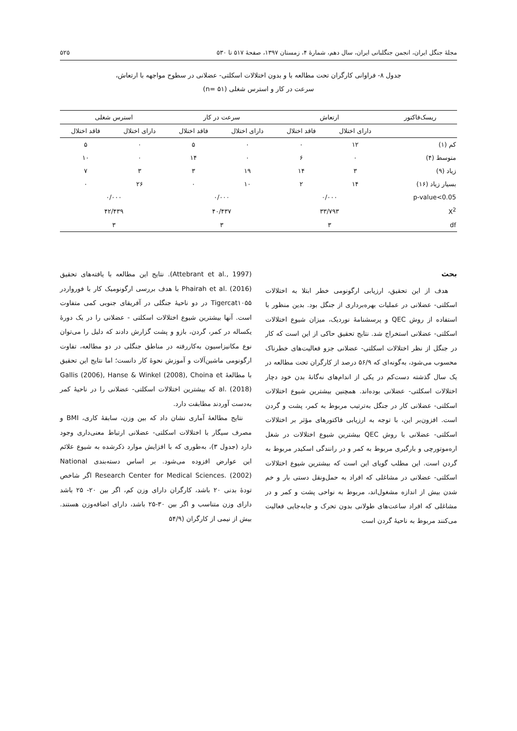مجلۀ جنگل ایران، انجمن جنگلبانی ایران، سال دهم، شمارۀ ۴، زمستان ۱۳۹۷، صفحۀ ۵۱۷ تا ۵۳۰ ۵۲۵
جدول ۸- فراوانی کارگران تحت مطالعه با و بدون اختلالات اسکلتی- عضلانی در سطوح مواجهه با ارتعاش،
سرعت در کار و استرس شغلی (n= ۵۱)
| ریسک‌فاکتور | ارتعاش | | سرعت در کار | | استرس شغلی | |
| --- | --- | --- | --- | --- | --- | --- |
| | دارای اختلال | فاقد اختلال | دارای اختلال | فاقد اختلال | دارای اختلال | فاقد اختلال |
| کم (۱) | ۱۲ | ۰ | ۰ | ۵ | ۰ | ۵ |
| متوسط (۴) | ۰ | ۶ | ۰ | ۱۴ | ۰ | ۱۰ |
| زیاد (۹) | ۳ | ۱۴ | ۱۹ | ۳ | ۳ | ۷ |
| بسیار زیاد (۱۶) | ۱۴ | ۲ | ۱۰ | ۰ | ۲۶ | ۰ |
| p-value<0.05 | ۰/۰۰۰ | | ۰/۰۰۰ | | ۰/۰۰۰ | |
| X<sup>2</sup> | ۳۳/۷۹۳ | | ۴۰/۴۳۷ | | ۴۲/۴۳۹ | |
| df | ۳ | | ۳ | | ۳ | |
بحث
هدف از این تحقیق، ارزیابی ارگونومی خطر ابتلا به اختلالات اسکلتی- عضلانی در عملیات بهره‌برداری از جنگل بود. بدین منظور با استفاده از روش QEC و پرسشنامۀ نوردیک، میزان شیوع اختلالات اسکلتی- عضلانی استخراج شد. نتایج تحقیق حاکی از این است که کار در جنگل از نظر اختلالات اسکلتی- عضلانی جزو فعالیت‌های خطرناک محسوب می‌شود، به‌گونه‌ای که ۵۶/۹ درصد از کارگران تحت مطالعه در یک سال گذشته دست‌کم در یکی از اندام‌های نه‌گانۀ بدن خود دچار اختلالات اسکلتی- عضلانی بوده‌اند. همچنین بیشترین شیوع اختلالات اسکلتی- عضلانی کار در جنگل به‌ترتیب مربوط به کمر، پشت و گردن است. افزون‌بر این، با توجه به ارزیابی فاکتورهای مؤثر بر اختلالات اسکلتی- عضلانی با روش QEC بیشترین شیوع اختلالات در شغل اره‌موتورچی و بارگیری مربوط به کمر و در رانندگی اسکیدر مربوط به گردن است. این مطلب گویای این است که بیشترین شیوع اختلالات اسکلتی- عضلانی در مشاغلی که افراد به حمل‌ونقل دستی بار و خم شدن بیش از اندازه مشغول‌اند، مربوط به نواحی پشت و کمر و در مشاغلی که افراد ساعت‌های طولانی بدون تحرک و جابه‌جایی فعالیت می‌کنند مربوط به ناحیۀ گردن است
(Attebrant et al., 1997). نتایج این مطالعه با یافته‌های تحقیق Phairah et al. (2016) با هدف بررسی ارگونومیک کار با فورواردر Tigercat۱۰۵۵ در دو ناحیۀ جنگلی در آفریقای جنوبی کمی متفاوت است. آنها بیشترین شیوع اختلالات اسکلتی - عضلانی را در یک دورۀ یکساله در کمر، گردن، بازو و پشت گزارش دادند که دلیل را می‌توان نوع مکانیزاسیون به‌کاررفته در مناطق جنگلی در دو مطالعه، تفاوت ارگونومی ماشین‌آلات و آموزش نحوۀ کار دانست؛ اما نتایج این تحقیق با مطالعۀ Gallis (2006), Hanse & Winkel (2008), Choina et al. (2018) که بیشترین اختلالات اسکلتی- عضلانی را در ناحیۀ کمر به‌دست آوردند مطابقت دارد.
نتایج مطالعۀ آماری نشان داد که بین وزن، سابقۀ کاری، BMI و مصرف سیگار با اختلالات اسکلتی- عضلانی ارتباط معنی‌داری وجود دارد (جدول ۳)، به‌طوری که با افزایش موارد ذکرشده به شیوع علائم این عوارض افزوده می‌شود. بر اساس دسته‌بندی National Research Center for Medical Sciences. (2002) اگر شاخص تودۀ بدنی ۲۰ باشد، کارگران دارای وزن کم، اگر بین ۲۰- ۲۵ باشد دارای وزن متناسب و اگر بین ۳۰-۲۵ باشد، دارای اضافه‌وزن هستند. بیش از نیمی از کارگران (۵۴/۹